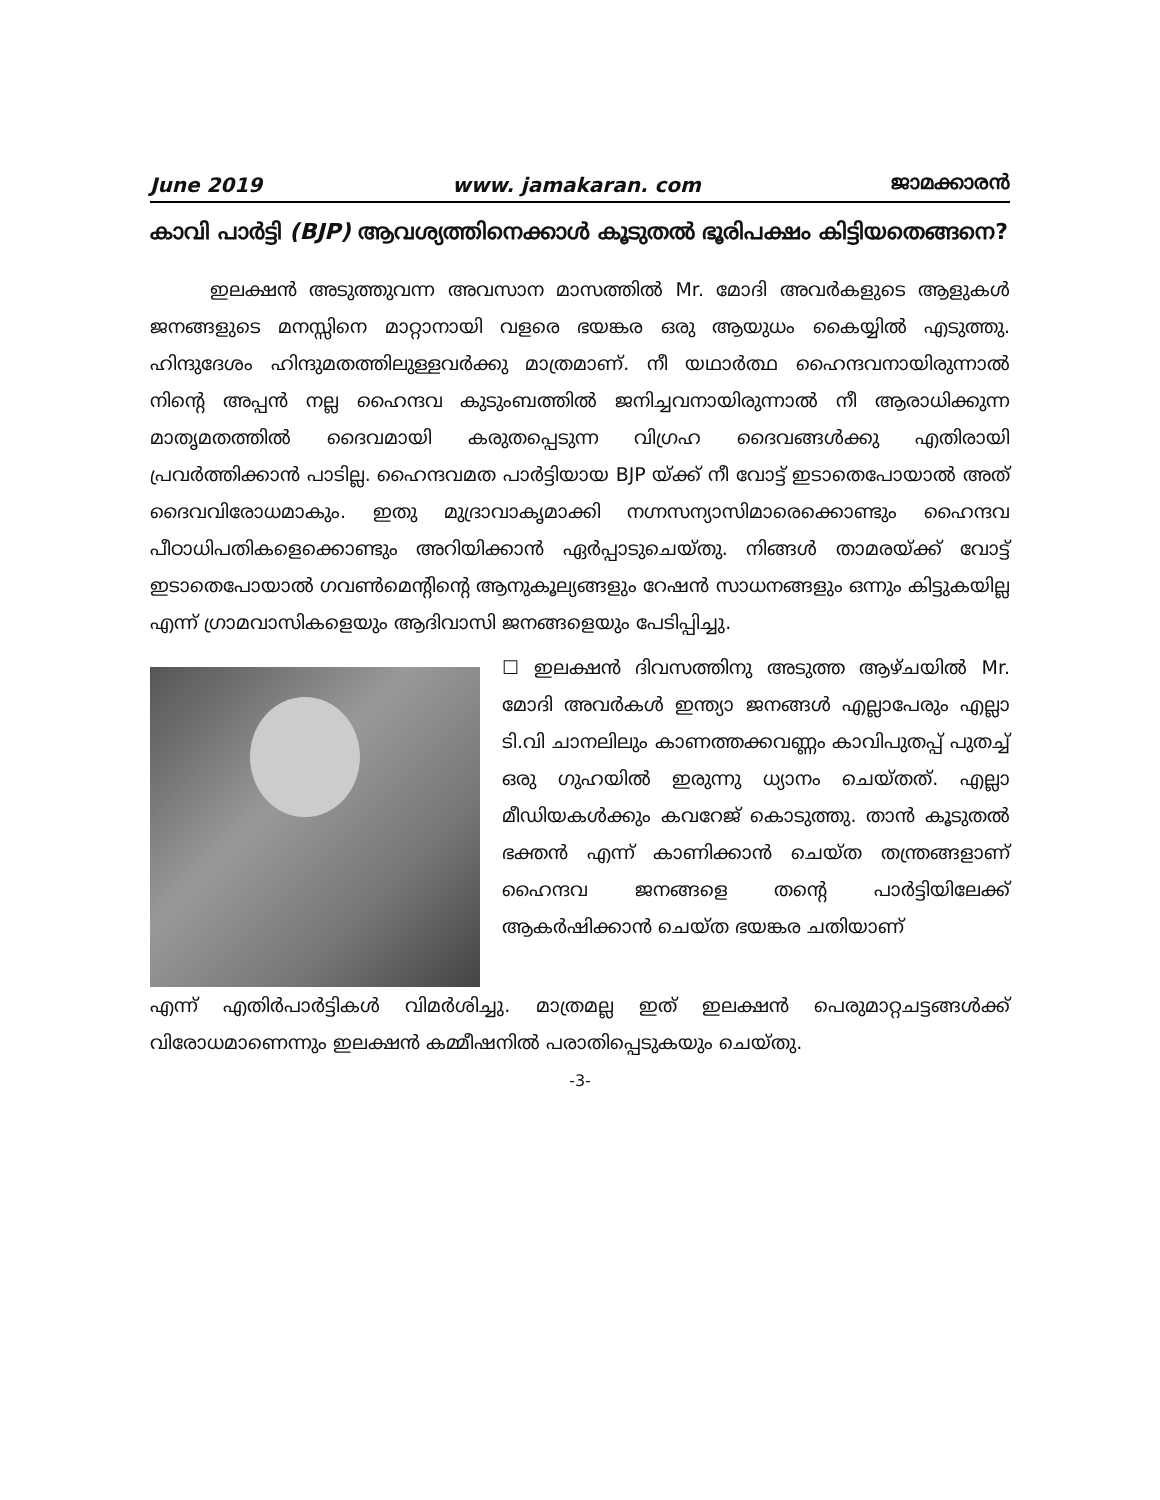June 2019 www. jamakaran. com ജാമക്കാരൻ
കാവി പാർട്ടി (BJP) ആവശ്യത്തിനെക്കാൾ കൂടുതൽ ഭൂരിപക്ഷം കിട്ടിയതെങ്ങനെ?
ഇലക്ഷൻ അടുത്തുവന്ന അവസാന മാസത്തിൽ Mr. മോദി അവർകളുടെ ആളുകൾ ജനങ്ങളുടെ മനസ്സിനെ മാറ്റാനായി വളരെ ഭയങ്കര ഒരു ആയുധം കൈയ്യിൽ എടുത്തു. ഹിന്ദുദേശം ഹിന്ദുമതത്തിലുള്ളവർക്കു മാത്രമാണ്. നീ യഥാർത്ഥ ഹൈന്ദവനായിരുന്നാൽ നിന്റെ അപ്പൻ നല്ല ഹൈന്ദവ കുടുംബത്തിൽ ജനിച്ചവനായിരുന്നാൽ നീ ആരാധിക്കുന്ന മാതൃമതത്തിൽ ദൈവമായി കരുതപ്പെടുന്ന വിഗ്രഹ ദൈവങ്ങൾക്കു എതിരായി പ്രവർത്തിക്കാൻ പാടില്ല. ഹൈന്ദവമത പാർട്ടിയായ BJP യ്ക്ക് നീ വോട്ട് ഇടാതെപോയാൽ അത് ദൈവവിരോധമാകും. ഇതു മുദ്രാവാകൃമാക്കി നഗ്നസന്യാസിമാരെക്കൊണ്ടും ഹൈന്ദവ പീഠാധിപതികളെക്കൊണ്ടും അറിയിക്കാൻ ഏർപ്പാടുചെയ്തു. നിങ്ങൾ താമരയ്ക്ക് വോട്ട് ഇടാതെപോയാൽ ഗവൺമെന്റിന്റെ ആനുകൂല്യങ്ങളും റേഷൻ സാധനങ്ങളും ഒന്നും കിട്ടുകയില്ല എന്ന് ഗ്രാമവാസികളെയും ആദിവാസി ജനങ്ങളെയും പേടിപ്പിച്ചു.
☐ ഇലക്ഷൻ ദിവസത്തിനു അടുത്ത ആഴ്ചയിൽ Mr. മോദി അവർകൾ ഇന്ത്യാ ജനങ്ങൾ എല്ലാപേരും എല്ലാ ടി.വി ചാനലിലും കാണത്തക്കവണ്ണം കാവിപുതപ്പ് പുതച്ച് ഒരു ഗുഹയിൽ ഇരുന്നു ധ്യാനം ചെയ്തത്. എല്ലാ മീഡിയകൾക്കും കവറേജ് കൊടുത്തു. താൻ കൂടുതൽ ഭക്തൻ എന്ന് കാണിക്കാൻ ചെയ്ത തന്ത്രങ്ങളാണ് ഹൈന്ദവ ജനങ്ങളെ തന്റെ പാർട്ടിയിലേക്ക് ആകർഷിക്കാൻ ചെയ്ത ഭയങ്കര ചതിയാണ്
എന്ന് എതിർപാർട്ടികൾ വിമർശിച്ചു. മാത്രമല്ല ഇത് ഇലക്ഷൻ പെരുമാറ്റചട്ടങ്ങൾക്ക് വിരോധമാണെന്നും ഇലക്ഷൻ കമ്മീഷനിൽ പരാതിപ്പെടുകയും ചെയ്തു.
-3-